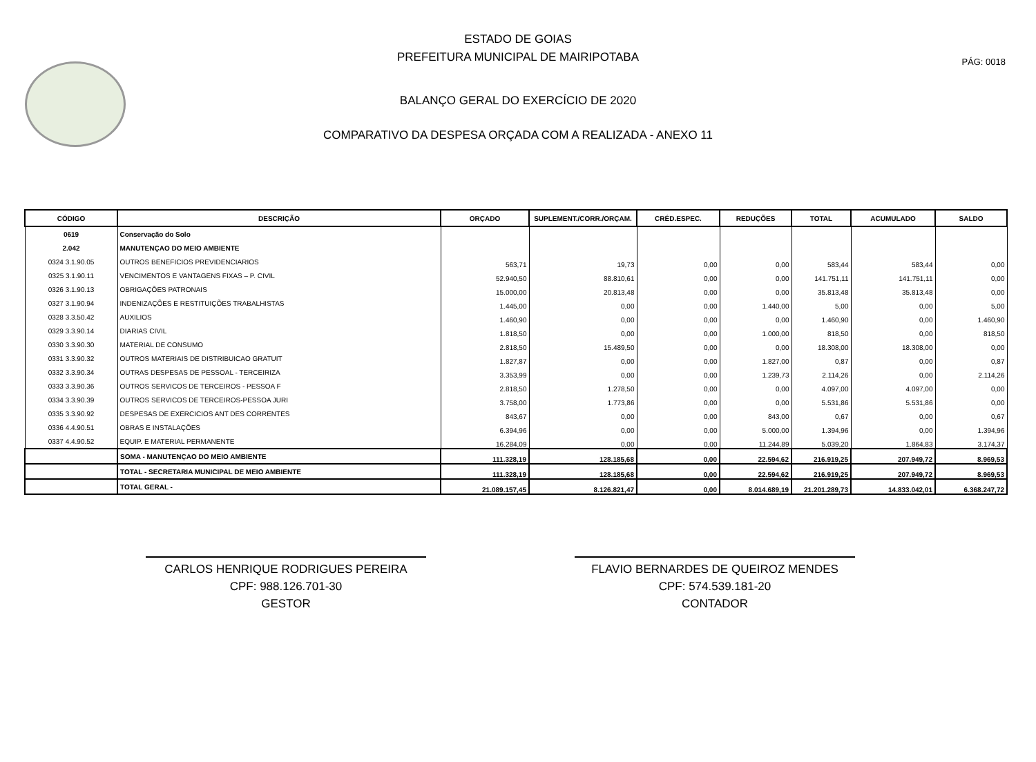PÁG: 0018
ESTADO DE GOIAS
PREFEITURA MUNICIPAL DE MAIRIPOTABA
BALANÇO GERAL DO EXERCÍCIO DE 2020
COMPARATIVO DA DESPESA ORÇADA COM A REALIZADA - ANEXO 11
| CÓDIGO | DESCRIÇÃO | ORÇADO | SUPLEMENT./CORR./ORÇAM. | CRÉD.ESPEC. | REDUÇÕES | TOTAL | ACUMULADO | SALDO |
| --- | --- | --- | --- | --- | --- | --- | --- | --- |
| 0619 | Conservação do Solo | | | | | | | |
| 2.042 | MANUTENÇAO DO MEIO AMBIENTE | | | | | | | |
| 0324 3.1.90.05 | OUTROS BENEFICIOS PREVIDENCIARIOS | 563,71 | 19,73 | 0,00 | 0,00 | 583,44 | 583,44 | 0,00 |
| 0325 3.1.90.11 | VENCIMENTOS E VANTAGENS FIXAS – P. CIVIL | 52.940,50 | 88.810,61 | 0,00 | 0,00 | 141.751,11 | 141.751,11 | 0,00 |
| 0326 3.1.90.13 | OBRIGAÇÕES PATRONAIS | 15.000,00 | 20.813,48 | 0,00 | 0,00 | 35.813,48 | 35.813,48 | 0,00 |
| 0327 3.1.90.94 | INDENIZAÇÕES E RESTITUIÇÕES TRABALHISTAS | 1.445,00 | 0,00 | 0,00 | 1.440,00 | 5,00 | 0,00 | 5,00 |
| 0328 3.3.50.42 | AUXILIOS | 1.460,90 | 0,00 | 0,00 | 0,00 | 1.460,90 | 0,00 | 1.460,90 |
| 0329 3.3.90.14 | DIARIAS CIVIL | 1.818,50 | 0,00 | 0,00 | 1.000,00 | 818,50 | 0,00 | 818,50 |
| 0330 3.3.90.30 | MATERIAL DE CONSUMO | 2.818,50 | 15.489,50 | 0,00 | 0,00 | 18.308,00 | 18.308,00 | 0,00 |
| 0331 3.3.90.32 | OUTROS MATERIAIS DE DISTRIBUICAO GRATUIT | 1.827,87 | 0,00 | 0,00 | 1.827,00 | 0,87 | 0,00 | 0,87 |
| 0332 3.3.90.34 | OUTRAS DESPESAS DE PESSOAL - TERCEIRIZA | 3.353,99 | 0,00 | 0,00 | 1.239,73 | 2.114,26 | 0,00 | 2.114,26 |
| 0333 3.3.90.36 | OUTROS SERVICOS DE TERCEIROS - PESSOA F | 2.818,50 | 1.278,50 | 0,00 | 0,00 | 4.097,00 | 4.097,00 | 0,00 |
| 0334 3.3.90.39 | OUTROS SERVICOS DE TERCEIROS-PESSOA JURI | 3.758,00 | 1.773,86 | 0,00 | 0,00 | 5.531,86 | 5.531,86 | 0,00 |
| 0335 3.3.90.92 | DESPESAS DE EXERCICIOS ANT DES CORRENTES | 843,67 | 0,00 | 0,00 | 843,00 | 0,67 | 0,00 | 0,67 |
| 0336 4.4.90.51 | OBRAS E INSTALAÇÕES | 6.394,96 | 0,00 | 0,00 | 5.000,00 | 1.394,96 | 0,00 | 1.394,96 |
| 0337 4.4.90.52 | EQUIP. E MATERIAL PERMANENTE | 16.284,09 | 0,00 | 0,00 | 11.244,89 | 5.039,20 | 1.864,83 | 3.174,37 |
| | SOMA - MANUTENÇAO DO MEIO AMBIENTE | 111.328,19 | 128.185,68 | 0,00 | 22.594,62 | 216.919,25 | 207.949,72 | 8.969,53 |
| | TOTAL - SECRETARIA MUNICIPAL DE MEIO AMBIENTE | 111.328,19 | 128.185,68 | 0,00 | 22.594,62 | 216.919,25 | 207.949,72 | 8.969,53 |
| | TOTAL GERAL - | 21.089.157,45 | 8.126.821,47 | 0,00 | 8.014.689,19 | 21.201.289,73 | 14.833.042,01 | 6.368.247,72 |
CARLOS HENRIQUE RODRIGUES PEREIRA
CPF: 988.126.701-30
GESTOR
FLAVIO BERNARDES DE QUEIROZ MENDES
CPF: 574.539.181-20
CONTADOR